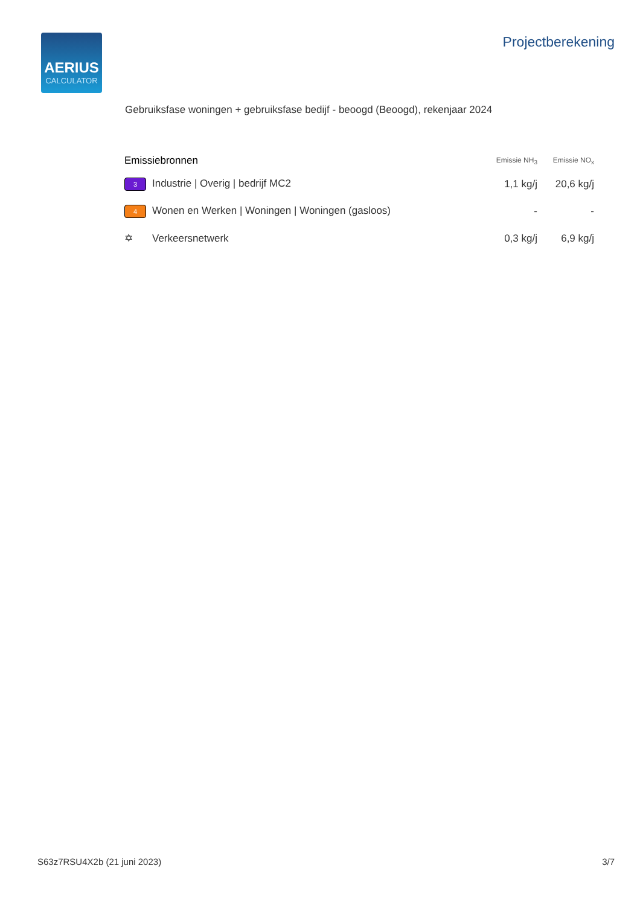AERIUS
CALCULATOR
Projectberekening
Gebruiksfase woningen + gebruiksfase bedijf - beoogd (Beoogd), rekenjaar 2024
| Emissiebronnen | Emissie NH<sub>3</sub> | Emissie NO<sub>x</sub> |
| --- | --- | --- |
| 3 Industrie / Overig / bedrijf MC2 | 1,1 kg/j | 20,6 kg/j |
| 4 Wonen en Werken / Woningen / Woningen (gasloos) | - | - |
| ✡ Verkeersnetwerk | 0,3 kg/j | 6,9 kg/j |
S63z7RSU4X2b (21 juni 2023) 3/7